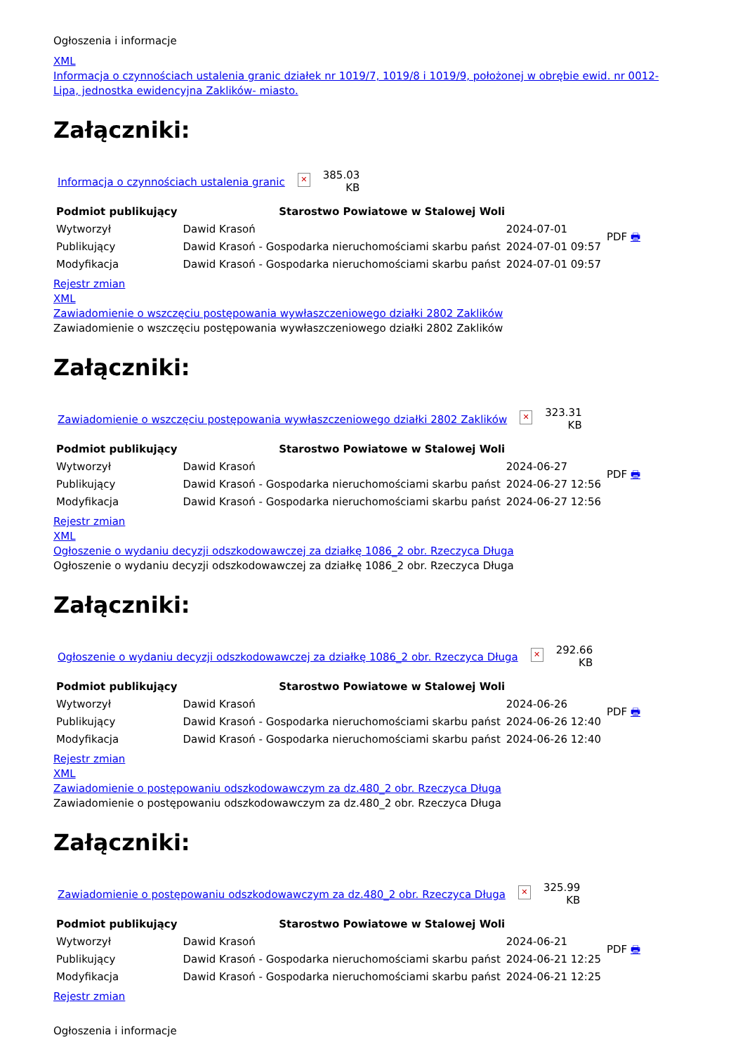Ogłoszenia i informacje
XML
Informacja o czynnościach ustalenia granic działek nr 1019/7, 1019/8 i 1019/9, położonej w obrębie ewid. nr 0012- Lipa, jednostka ewidencyjna Zaklików- miasto.
Załączniki:
| Informacja o czynnościach ustalenia granic | ✕ | 385.03 KB |
| Podmiot publikujący | Starostwo Powiatowe w Stalowej Woli | | PDF 🖶 |
| Wytworzył | Dawid Krasoń | 2024-07-01 | |
| Publikujący | Dawid Krasoń - Gospodarka nieruchomościami skarbu państ | 2024-07-01 09:57 | |
| Modyfikacja | Dawid Krasoń - Gospodarka nieruchomościami skarbu państ | 2024-07-01 09:57 | |
Rejestr zmian
XML
Zawiadomienie o wszczęciu postępowania wywłaszczeniowego działki 2802 Zaklików
Zawiadomienie o wszczęciu postępowania wywłaszczeniowego działki 2802 Zaklików
Załączniki:
| Zawiadomienie o wszczęciu postępowania wywłaszczeniowego działki 2802 Zaklików | ✕ | 323.31 KB |
| Podmiot publikujący | Starostwo Powiatowe w Stalowej Woli | | PDF 🖶 |
| Wytworzył | Dawid Krasoń | 2024-06-27 | |
| Publikujący | Dawid Krasoń - Gospodarka nieruchomościami skarbu państ | 2024-06-27 12:56 | |
| Modyfikacja | Dawid Krasoń - Gospodarka nieruchomościami skarbu państ | 2024-06-27 12:56 | |
Rejestr zmian
XML
Ogłoszenie o wydaniu decyzji odszkodowawczej za działkę 1086_2 obr. Rzeczyca Długa
Ogłoszenie o wydaniu decyzji odszkodowawczej za działkę 1086_2 obr. Rzeczyca Długa
Załączniki:
| Ogłoszenie o wydaniu decyzji odszkodowawczej za działkę 1086_2 obr. Rzeczyca Długa | ✕ | 292.66 KB |
| Podmiot publikujący | Starostwo Powiatowe w Stalowej Woli | | PDF 🖶 |
| Wytworzył | Dawid Krasoń | 2024-06-26 | |
| Publikujący | Dawid Krasoń - Gospodarka nieruchomościami skarbu państ | 2024-06-26 12:40 | |
| Modyfikacja | Dawid Krasoń - Gospodarka nieruchomościami skarbu państ | 2024-06-26 12:40 | |
Rejestr zmian
XML
Zawiadomienie o postępowaniu odszkodowawczym za dz.480_2 obr. Rzeczyca Długa
Zawiadomienie o postępowaniu odszkodowawczym za dz.480_2 obr. Rzeczyca Długa
Załączniki:
| Zawiadomienie o postępowaniu odszkodowawczym za dz.480_2 obr. Rzeczyca Długa | ✕ | 325.99 KB |
| Podmiot publikujący | Starostwo Powiatowe w Stalowej Woli | | PDF 🖶 |
| Wytworzył | Dawid Krasoń | 2024-06-21 | |
| Publikujący | Dawid Krasoń - Gospodarka nieruchomościami skarbu państ | 2024-06-21 12:25 | |
| Modyfikacja | Dawid Krasoń - Gospodarka nieruchomościami skarbu państ | 2024-06-21 12:25 | |
Rejestr zmian
Ogłoszenia i informacje